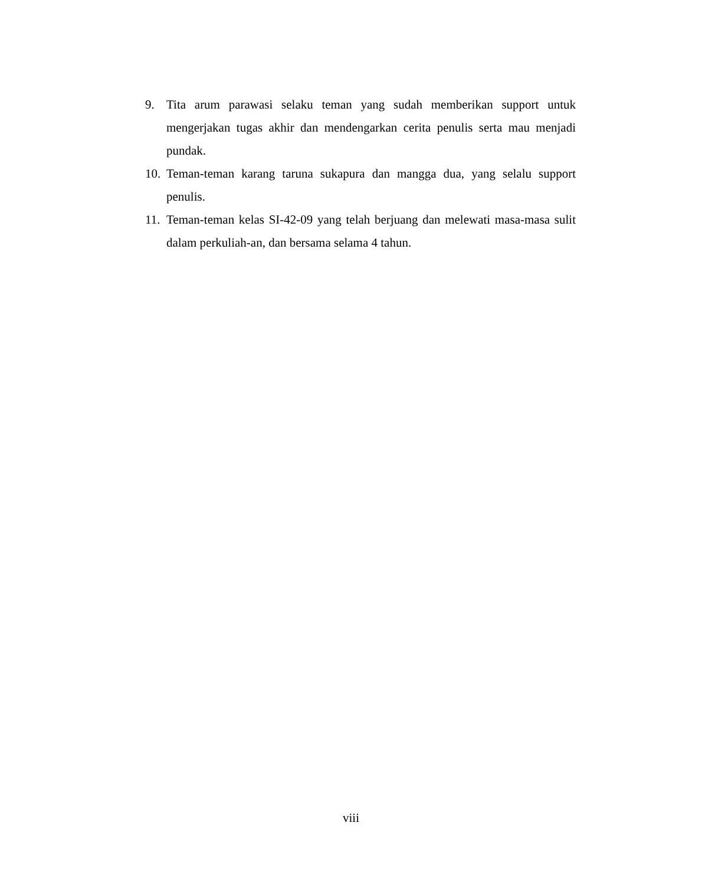9. Tita arum parawasi selaku teman yang sudah memberikan support untuk mengerjakan tugas akhir dan mendengarkan cerita penulis serta mau menjadi pundak.
10. Teman-teman karang taruna sukapura dan mangga dua, yang selalu support penulis.
11. Teman-teman kelas SI-42-09 yang telah berjuang dan melewati masa-masa sulit dalam perkuliah-an, dan bersama selama 4 tahun.
viii